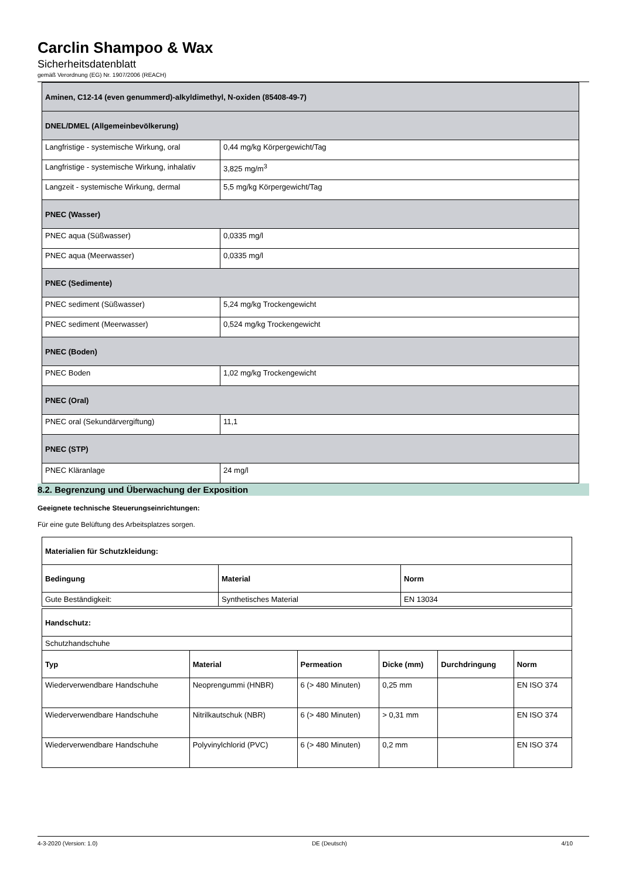Carclin Shampoo & Wax
Sicherheitsdatenblatt
gemäß Verordnung (EG) Nr. 1907/2006 (REACH)
| Aminen, C12-14 (even genummerd)-alkyldimethyl, N-oxiden (85408-49-7) | |
| --- | --- |
| DNEL/DMEL (Allgemeinbevölkerung) | |
| Langfristige - systemische Wirkung, oral | 0,44 mg/kg Körpergewicht/Tag |
| Langfristige - systemische Wirkung, inhalativ | 3,825 mg/m<sup>3</sup> |
| Langzeit - systemische Wirkung, dermal | 5,5 mg/kg Körpergewicht/Tag |
| PNEC (Wasser) | |
| PNEC aqua (Süßwasser) | 0,0335 mg/l |
| PNEC aqua (Meerwasser) | 0,0335 mg/l |
| PNEC (Sedimente) | |
| PNEC sediment (Süßwasser) | 5,24 mg/kg Trockengewicht |
| PNEC sediment (Meerwasser) | 0,524 mg/kg Trockengewicht |
| PNEC (Boden) | |
| PNEC Boden | 1,02 mg/kg Trockengewicht |
| PNEC (Oral) | |
| PNEC oral (Sekundärvergiftung) | 11,1 |
| PNEC (STP) | |
| PNEC Kläranlage | 24 mg/l |
8.2. Begrenzung und Überwachung der Exposition
Geeignete technische Steuerungseinrichtungen:
Für eine gute Belüftung des Arbeitsplatzes sorgen.
| Materialien für Schutzkleidung: | | |
| --- | --- | --- |
| Bedingung | Material | Norm |
| Gute Beständigkeit: | Synthetisches Material | EN 13034 |
| Handschutz: | | | | | |
| --- | --- | --- | --- | --- | --- |
| Schutzhandschuhe | | | | | |
| Typ | Material | Permeation | Dicke (mm) | Durchdringung | Norm |
| Wiederverwendbare Handschuhe | Neoprengummi (HNBR) | 6 (> 480 Minuten) | 0,25 mm | | EN ISO 374 |
| Wiederverwendbare Handschuhe | Nitrilkautschuk (NBR) | 6 (> 480 Minuten) | > 0,31 mm | | EN ISO 374 |
| Wiederverwendbare Handschuhe | Polyvinylchlorid (PVC) | 6 (> 480 Minuten) | 0,2 mm | | EN ISO 374 |
4-3-2020 (Version: 1.0) DE (Deutsch) 4/10